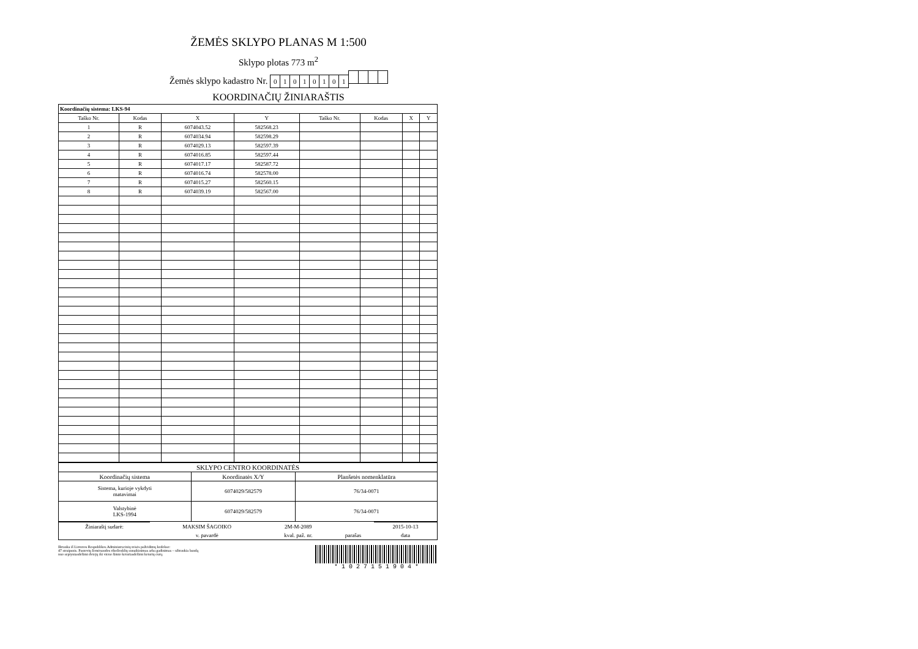ŽEMĖS SKLYPO PLANAS M 1:500
Sklypo plotas 773 m<sup>2</sup>
Žemės sklypo kadastro Nr. 01010101
KOORDINAČIŲ ŽINIARAŠTIS
| Koordinačių sistema: LKS-94 | | | | | | | |
| Taško Nr. | Kodas | X | Y | Taško Nr. | Kodas | X | Y |
| 1 | R | 6074043.52 | 582568.23 | | | | |
| 2 | R | 6074034.94 | 582598.29 | | | | |
| 3 | R | 6074029.13 | 582597.39 | | | | |
| 4 | R | 6074016.85 | 582597.44 | | | | |
| 5 | R | 6074017.17 | 582587.72 | | | | |
| 6 | R | 6074016.74 | 582578.00 | | | | |
| 7 | R | 6074015.27 | 582560.15 | | | | |
| 8 | R | 6074039.19 | 582567.00 | | | | |
| SKLYPO CENTRO KOORDINATĖS | | |
| Koordinačių sistema | Koordinatės X/Y | Planšetės nomenklatūra |
| Sistema, kurioje vykdyti matavimai | 6074029/582579 | 76/34-0071 |
| Valstybinė LKS-1994 | 6074029/582579 | 76/34-0071 |
| Žiniaraštį sudarė: | MAKSIM ŠAGOIKO | 2M-M-2089 | | 2015-10-13 |
| | v. pavardė | kval. paž. nr. | parašas | data |
Ištrauka iš Lietuvos Respublikos Administracinių teisės pažeidimų kodekso:
47 straipsnis. Pastovių žemėnaudos riboženklių sunaikinimas arba gadinimas – užtraukia baudą
nuo septyniasdešimt dviejų iki vieno šimto keturiasdešimt keturių eurų.
* 1 0 2 7 1 5 1 9 0 4 *